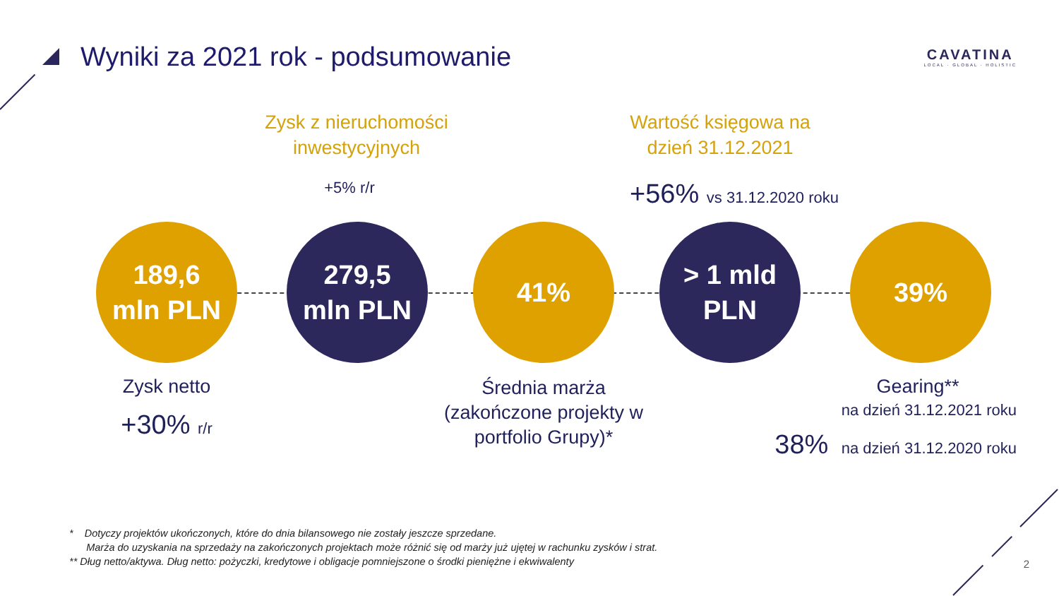Wyniki za 2021 rok - podsumowanie
CAVATINA
LOCAL · GLOBAL · HOLISTIC
Zysk z nieruchomości inwestycyjnych
+5% r/r
Wartość księgowa na dzień 31.12.2021
+56% vs 31.12.2020 roku
189,6
mln PLN
279,5
mln PLN
41%
> 1 mld
PLN
39%
Zysk netto
+30% r/r
Średnia marża (zakończone projekty w portfolio Grupy)*
Gearing**
na dzień 31.12.2021 roku
38% na dzień 31.12.2020 roku
* Dotyczy projektów ukończonych, które do dnia bilansowego nie zostały jeszcze sprzedane.
Marża do uzyskania na sprzedaży na zakończonych projektach może różnić się od marży już ujętej w rachunku zysków i strat.
** Dług netto/aktywa. Dług netto: pożyczki, kredytowe i obligacje pomniejszone o środki pieniężne i ekwiwalenty
2